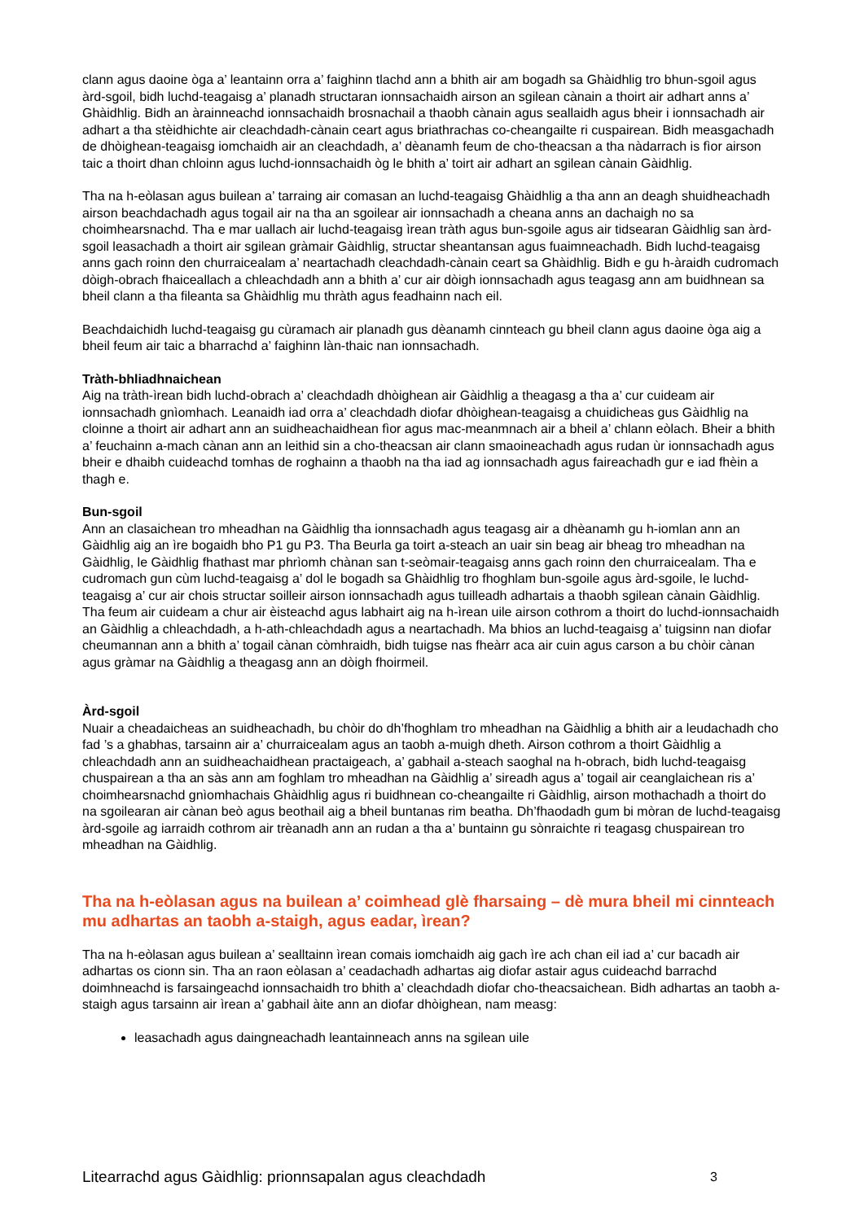clann agus daoine òga a’ leantainn orra a’ faighinn tlachd ann a bhith air am bogadh sa Ghàidhlig tro bhun-sgoil agus àrd-sgoil, bidh luchd-teagaisg a’ planadh structaran ionnsachaidh airson an sgilean cànain a thoirt air adhart anns a’ Ghàidhlig. Bidh an àrainneachd ionnsachaidh brosnachail a thaobh cànain agus seallaidh agus bheir i ionnsachadh air adhart a tha stèidhichte air cleachdadh-cànain ceart agus briathrachas co-cheangailte ri cuspairean. Bidh measgachadh de dhòighean-teagaisg iomchaidh air an cleachdadh, a’ dèanamh feum de cho-theacsan a tha nàdarrach is fìor airson taic a thoirt dhan chloinn agus luchd-ionnsachaidh òg le bhith a’ toirt air adhart an sgilean cànain Gàidhlig.
Tha na h-eòlasan agus builean a’ tarraing air comasan an luchd-teagaisg Ghàidhlig a tha ann an deagh shuidheachadh airson beachdachadh agus togail air na tha an sgoilear air ionnsachadh a cheana anns an dachaigh no sa choimhearsnachd. Tha e mar uallach air luchd-teagaisg ìrean tràth agus bun-sgoile agus air tidsearan Gàidhlig san àrd-sgoil leasachadh a thoirt air sgilean gràmair Gàidhlig, structar sheantansan agus fuaimneachadh. Bidh luchd-teagaisg anns gach roinn den churraicealam a’ neartachadh cleachdadh-cànain ceart sa Ghàidhlig. Bidh e gu h-àraidh cudromach dòigh-obrach fhaiceallach a chleachdadh ann a bhith a’ cur air dòigh ionnsachadh agus teagasg ann am buidhnean sa bheil clann a tha fileanta sa Ghàidhlig mu thràth agus feadhainn nach eil.
Beachdaichidh luchd-teagaisg gu cùramach air planadh gus dèanamh cinnteach gu bheil clann agus daoine òga aig a bheil feum air taic a bharrachd a’ faighinn làn-thaic nan ionnsachadh.
Tràth-bhliadhnaichean
Aig na tràth-ìrean bidh luchd-obrach a’ cleachdadh dhòighean air Gàidhlig a theagasg a tha a’ cur cuideam air ionnsachadh gnìomhach. Leanaidh iad orra a’ cleachdadh diofar dhòighean-teagaisg a chuidicheas gus Gàidhlig na cloinne a thoirt air adhart ann an suidheachaidhean fìor agus mac-meanmnach air a bheil a’ chlann eòlach. Bheir a bhith a’ feuchainn a-mach cànan ann an leithid sin a cho-theacsan air clann smaoineachadh agus rudan ùr ionnsachadh agus bheir e dhaibh cuideachd tomhas de roghainn a thaobh na tha iad ag ionnsachadh agus faireachadh gur e iad fhèin a thagh e.
Bun-sgoil
Ann an clasaichean tro mheadhan na Gàidhlig tha ionnsachadh agus teagasg air a dhèanamh gu h-iomlan ann an Gàidhlig aig an ìre bogaidh bho P1 gu P3. Tha Beurla ga toirt a-steach an uair sin beag air bheag tro mheadhan na Gàidhlig, le Gàidhlig fhathast mar phrìomh chànan san t-seòmair-teagaisg anns gach roinn den churraicealam. Tha e cudromach gun cùm luchd-teagaisg a’ dol le bogadh sa Ghàidhlig tro fhoghlam bun-sgoile agus àrd-sgoile, le luchd-teagaisg a’ cur air chois structar soilleir airson ionnsachadh agus tuilleadh adhartais a thaobh sgilean cànain Gàidhlig. Tha feum air cuideam a chur air èisteachd agus labhairt aig na h-ìrean uile airson cothrom a thoirt do luchd-ionnsachaidh an Gàidhlig a chleachdadh, a h-ath-chleachdadh agus a neartachadh. Ma bhios an luchd-teagaisg a’ tuigsinn nan diofar cheumannan ann a bhith a’ togail cànan còmhraidh, bidh tuigse nas fheàrr aca air cuin agus carson a bu chòir cànan agus gràmar na Gàidhlig a theagasg ann an dòigh fhoirmeil.
Àrd-sgoil
Nuair a cheadaicheas an suidheachadh, bu chòir do dh’fhoghlam tro mheadhan na Gàidhlig a bhith air a leudachadh cho fad ’s a ghabhas, tarsainn air a’ churraicealam agus an taobh a-muigh dheth. Airson cothrom a thoirt Gàidhlig a chleachdadh ann an suidheachaidhean practaigeach, a’ gabhail a-steach saoghal na h-obrach, bidh luchd-teagaisg chuspairean a tha an sàs ann am foghlam tro mheadhan na Gàidhlig a’ sireadh agus a’ togail air ceanglaichean ris a’ choimhearsnachd gnìomhachais Ghàidhlig agus ri buidhnean co-cheangailte ri Gàidhlig, airson mothachadh a thoirt do na sgoilearan air cànan beò agus beothail aig a bheil buntanas rim beatha. Dh’fhaodadh gum bi mòran de luchd-teagaisg àrd-sgoile ag iarraidh cothrom air trèanadh ann an rudan a tha a’ buntainn gu sònraichte ri teagasg chuspairean tro mheadhan na Gàidhlig.
Tha na h-eòlasan agus na builean a’ coimhead glè fharsaing – dè mura bheil mi cinnteach mu adhartas an taobh a-staigh, agus eadar, ìrean?
Tha na h-eòlasan agus builean a’ sealltainn ìrean comais iomchaidh aig gach ìre ach chan eil iad a’ cur bacadh air adhartas os cionn sin. Tha an raon eòlasan a’ ceadachadh adhartas aig diofar astair agus cuideachd barrachd doimhneachd is farsaingeachd ionnsachaidh tro bhith a’ cleachdadh diofar cho-theacsaichean. Bidh adhartas an taobh a-staigh agus tarsainn air ìrean a’ gabhail àite ann an diofar dhòighean, nam measg:
leasachadh agus daingneachadh leantainneach anns na sgilean uile
Litearrachd agus Gàidhlig: prionnsapalan agus cleachdadh 3